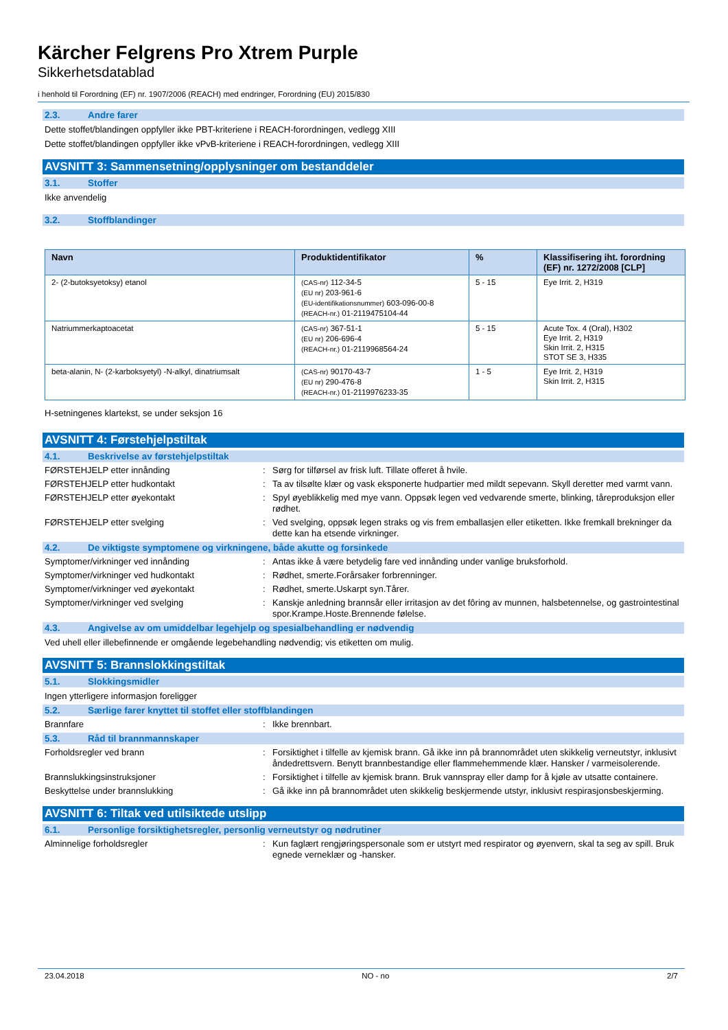Kärcher Felgrens Pro Xtrem Purple
Sikkerhetsdatablad
i henhold til Forordning (EF) nr. 1907/2006 (REACH) med endringer, Forordning (EU) 2015/830
2.3. Andre farer
Dette stoffet/blandingen oppfyller ikke PBT-kriteriene i REACH-forordningen, vedlegg XIII
Dette stoffet/blandingen oppfyller ikke vPvB-kriteriene i REACH-forordningen, vedlegg XIII
AVSNITT 3: Sammensetning/opplysninger om bestanddeler
3.1. Stoffer
Ikke anvendelig
3.2. Stoffblandinger
| Navn | Produktidentifikator | % | Klassifisering iht. forordning (EF) nr. 1272/2008 [CLP] |
| --- | --- | --- | --- |
| 2- (2-butoksyetoksy) etanol | (CAS-nr) 112-34-5 (EU nr) 203-961-6 (EU-identifikationsnummer) 603-096-00-8 (REACH-nr.) 01-2119475104-44 | 5 - 15 | Eye Irrit. 2, H319 |
| Natriummerkaptoacetat | (CAS-nr) 367-51-1 (EU nr) 206-696-4 (REACH-nr.) 01-2119968564-24 | 5 - 15 | Acute Tox. 4 (Oral), H302 Eye Irrit. 2, H319 Skin Irrit. 2, H315 STOT SE 3, H335 |
| beta-alanin, N- (2-karboksyetyl) -N-alkyl, dinatriumsalt | (CAS-nr) 90170-43-7 (EU nr) 290-476-8 (REACH-nr.) 01-2119976233-35 | 1 - 5 | Eye Irrit. 2, H319 Skin Irrit. 2, H315 |
H-setningenes klartekst, se under seksjon 16
AVSNITT 4: Førstehjelpstiltak
4.1. Beskrivelse av førstehjelpstiltak
FØRSTEHJELP etter innånding : Sørg for tilførsel av frisk luft. Tillate offeret å hvile.
FØRSTEHJELP etter hudkontakt : Ta av tilsølte klær og vask eksponerte hudpartier med mildt sepevann. Skyll deretter med varmt vann.
FØRSTEHJELP etter øyekontakt : Spyl øyeblikkelig med mye vann. Oppsøk legen ved vedvarende smerte, blinking, tåreproduksjon eller rødhet.
FØRSTEHJELP etter svelging : Ved svelging, oppsøk legen straks og vis frem emballasjen eller etiketten. Ikke fremkall brekninger da dette kan ha etsende virkninger.
4.2. De viktigste symptomene og virkningene, både akutte og forsinkede
Symptomer/virkninger ved innånding : Antas ikke å være betydelig fare ved innånding under vanlige bruksforhold.
Symptomer/virkninger ved hudkontakt : Rødhet, smerte.Forårsaker forbrenninger.
Symptomer/virkninger ved øyekontakt : Rødhet, smerte.Uskarpt syn.Tårer.
Symptomer/virkninger ved svelging : Kanskje anledning brannsår eller irritasjon av det fôring av munnen, halsbetennelse, og gastrointestinal spor.Krampe.Hoste.Brennende følelse.
4.3. Angivelse av om umiddelbar legehjelp og spesialbehandling er nødvendig
Ved uhell eller illebefinnende er omgående legebehandling nødvendig; vis etiketten om mulig.
AVSNITT 5: Brannslokkingstiltak
5.1. Slokkingsmidler
Ingen ytterligere informasjon foreligger
5.2. Særlige farer knyttet til stoffet eller stoffblandingen
Brannfare : Ikke brennbart.
5.3. Råd til brannmannskaper
Forholdsregler ved brann : Forsiktighet i tilfelle av kjemisk brann. Gå ikke inn på brannområdet uten skikkelig verneutstyr, inklusivt åndedrettsvern. Benytt brannbestandige eller flammehemmende klær. Hansker / varmeisolerende.
Brannslukkingsinstruksjoner : Forsiktighet i tilfelle av kjemisk brann. Bruk vannspray eller damp for å kjøle av utsatte containere.
Beskyttelse under brannslukking : Gå ikke inn på brannområdet uten skikkelig beskjermende utstyr, inklusivt respirasjonsbeskjerming.
AVSNITT 6: Tiltak ved utilsiktede utslipp
6.1. Personlige forsiktighetsregler, personlig verneutstyr og nødrutiner
Alminnelige forholdsregler : Kun faglært rengjøringspersonale som er utstyrt med respirator og øyenvern, skal ta seg av spill. Bruk egnede verneklær og -hansker.
23.04.2018 NO - no 2/7